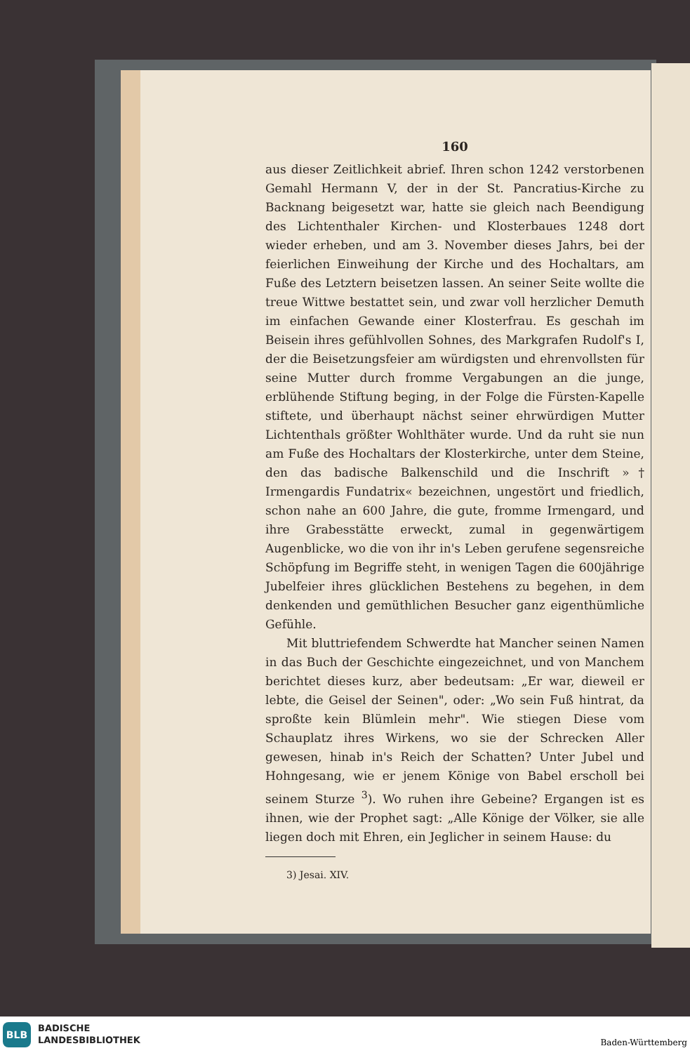160
aus dieser Zeitlichkeit abrief. Ihren schon 1242 verstorbenen Gemahl Hermann V, der in der St. Pancratius-Kirche zu Backnang beigesetzt war, hatte sie gleich nach Beendigung des Lichtenthaler Kirchen- und Klosterbaues 1248 dort wieder erheben, und am 3. November dieses Jahrs, bei der feierlichen Einweihung der Kirche und des Hochaltars, am Fuße des Letztern beisetzen lassen. An seiner Seite wollte die treue Wittwe bestattet sein, und zwar voll herzlicher Demuth im einfachen Gewande einer Klosterfrau. Es geschah im Beisein ihres gefühlvollen Sohnes, des Markgrafen Rudolf's I, der die Beisetzungsfeier am würdigsten und ehrenvollsten für seine Mutter durch fromme Vergabungen an die junge, erblühende Stiftung beging, in der Folge die Fürsten-Kapelle stiftete, und überhaupt nächst seiner ehrwürdigen Mutter Lichtenthals größter Wohlthäter wurde. Und da ruht sie nun am Fuße des Hochaltars der Klosterkirche, unter dem Steine, den das badische Balkenschild und die Inschrift »† Irmengardis Fundatrix« bezeichnen, ungestört und friedlich, schon nahe an 600 Jahre, die gute, fromme Irmengard, und ihre Grabesstätte erweckt, zumal in gegenwärtigem Augenblicke, wo die von ihr in's Leben gerufene segensreiche Schöpfung im Begriffe steht, in wenigen Tagen die 600jährige Jubelfeier ihres glücklichen Bestehens zu begehen, in dem denkenden und gemüthlichen Besucher ganz eigenthümliche Gefühle.
Mit bluttriefendem Schwerdte hat Mancher seinen Namen in das Buch der Geschichte eingezeichnet, und von Manchem berichtet dieses kurz, aber bedeutsam: „Er war, dieweil er lebte, die Geisel der Seinen", oder: „Wo sein Fuß hintrat, da sproßte kein Blümlein mehr". Wie stiegen Diese vom Schauplatz ihres Wirkens, wo sie der Schrecken Aller gewesen, hinab in's Reich der Schatten? Unter Jubel und Hohngesang, wie er jenem Könige von Babel erscholl bei seinem Sturze <sup>3</sup>). Wo ruhen ihre Gebeine? Ergangen ist es ihnen, wie der Prophet sagt: „Alle Könige der Völker, sie alle liegen doch mit Ehren, ein Jeglicher in seinem Hause: du
3) Jesai. XIV.
BLB
BADISCHE
LANDESBIBLIOTHEK
Baden-Württemberg